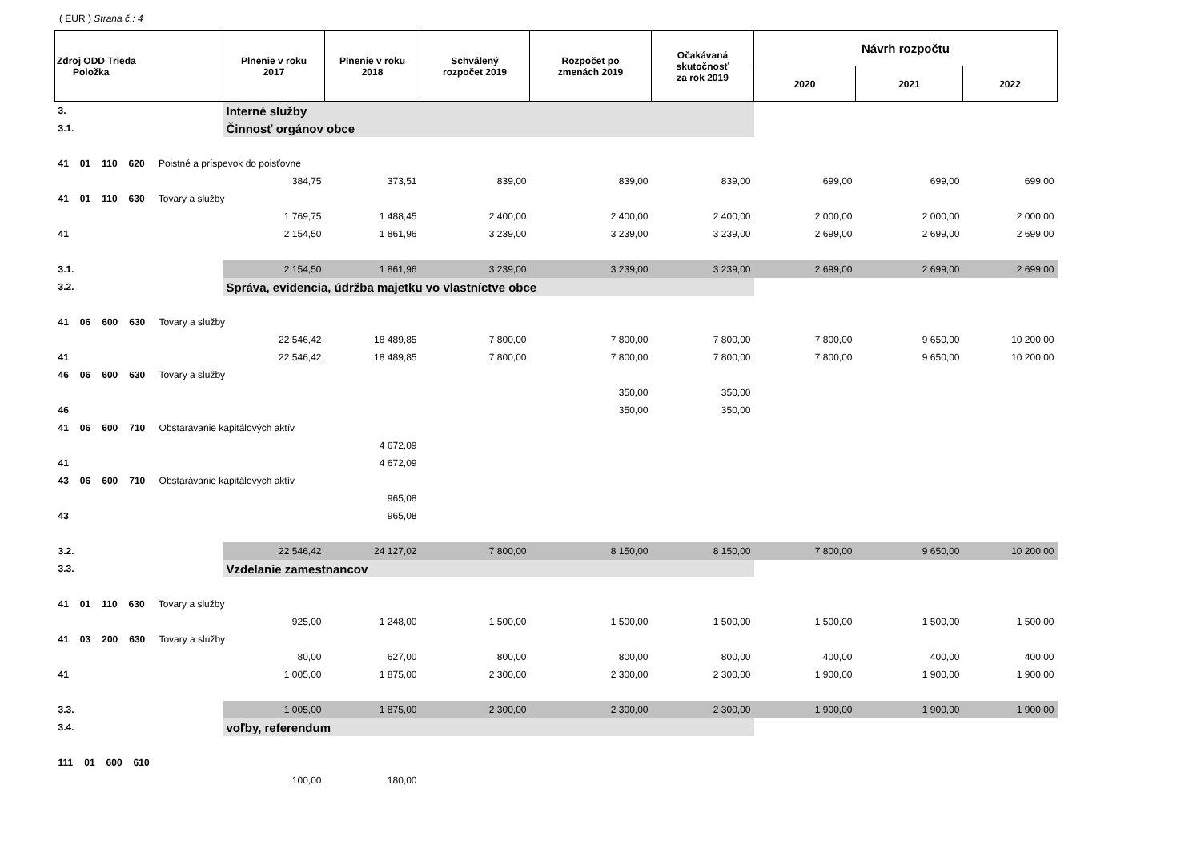( EUR ) Strana č.: 4
| Zdroj ODD Trieda Položka | Plnenie v roku 2017 | Plnenie v roku 2018 | Schválený rozpočet 2019 | Rozpočet po zmenách 2019 | Očakávaná skutočnosť za rok 2019 | Návrh rozpočtu | | |
| --- | --- | --- | --- | --- | --- | --- | --- | --- |
| | | | | | | 2020 | 2021 | 2022 |
| 3. | Interné služby | | | | | | | |
| 3.1. | Činnosť orgánov obce | | | | | | | |
| 41 01 110 620 Poistné a príspevok do poisťovne | | | | | | | | |
| | 384,75 | 373,51 | 839,00 | 839,00 | 839,00 | 699,00 | 699,00 | 699,00 |
| 41 01 110 630 Tovary a služby | | | | | | | | |
| | 1 769,75 | 1 488,45 | 2 400,00 | 2 400,00 | 2 400,00 | 2 000,00 | 2 000,00 | 2 000,00 |
| 41 | 2 154,50 | 1 861,96 | 3 239,00 | 3 239,00 | 3 239,00 | 2 699,00 | 2 699,00 | 2 699,00 |
| 3.1. | 2 154,50 | 1 861,96 | 3 239,00 | 3 239,00 | 3 239,00 | 2 699,00 | 2 699,00 | 2 699,00 |
| 3.2. | Správa, evidencia, údržba majetku vo vlastníctve obce | | | | | | | |
| 41 06 600 630 Tovary a služby | | | | | | | | |
| | 22 546,42 | 18 489,85 | 7 800,00 | 7 800,00 | 7 800,00 | 7 800,00 | 9 650,00 | 10 200,00 |
| 41 | 22 546,42 | 18 489,85 | 7 800,00 | 7 800,00 | 7 800,00 | 7 800,00 | 9 650,00 | 10 200,00 |
| 46 06 600 630 Tovary a služby | | | | | | | | |
| | | | | 350,00 | 350,00 | | | |
| 46 | | | | 350,00 | 350,00 | | | |
| 41 06 600 710 Obstarávanie kapitálových aktív | | | | | | | | |
| | | 4 672,09 | | | | | | |
| 41 | | 4 672,09 | | | | | | |
| 43 06 600 710 Obstarávanie kapitálových aktív | | | | | | | | |
| | | 965,08 | | | | | | |
| 43 | | 965,08 | | | | | | |
| 3.2. | 22 546,42 | 24 127,02 | 7 800,00 | 8 150,00 | 8 150,00 | 7 800,00 | 9 650,00 | 10 200,00 |
| 3.3. | Vzdelanie zamestnancov | | | | | | | |
| 41 01 110 630 Tovary a služby | | | | | | | | |
| | 925,00 | 1 248,00 | 1 500,00 | 1 500,00 | 1 500,00 | 1 500,00 | 1 500,00 | 1 500,00 |
| 41 03 200 630 Tovary a služby | | | | | | | | |
| | 80,00 | 627,00 | 800,00 | 800,00 | 800,00 | 400,00 | 400,00 | 400,00 |
| 41 | 1 005,00 | 1 875,00 | 2 300,00 | 2 300,00 | 2 300,00 | 1 900,00 | 1 900,00 | 1 900,00 |
| 3.3. | 1 005,00 | 1 875,00 | 2 300,00 | 2 300,00 | 2 300,00 | 1 900,00 | 1 900,00 | 1 900,00 |
| 3.4. | voľby, referendum | | | | | | | |
| 111 01 600 610 | | | | | | | | |
| | 100,00 | 180,00 | | | | | | |